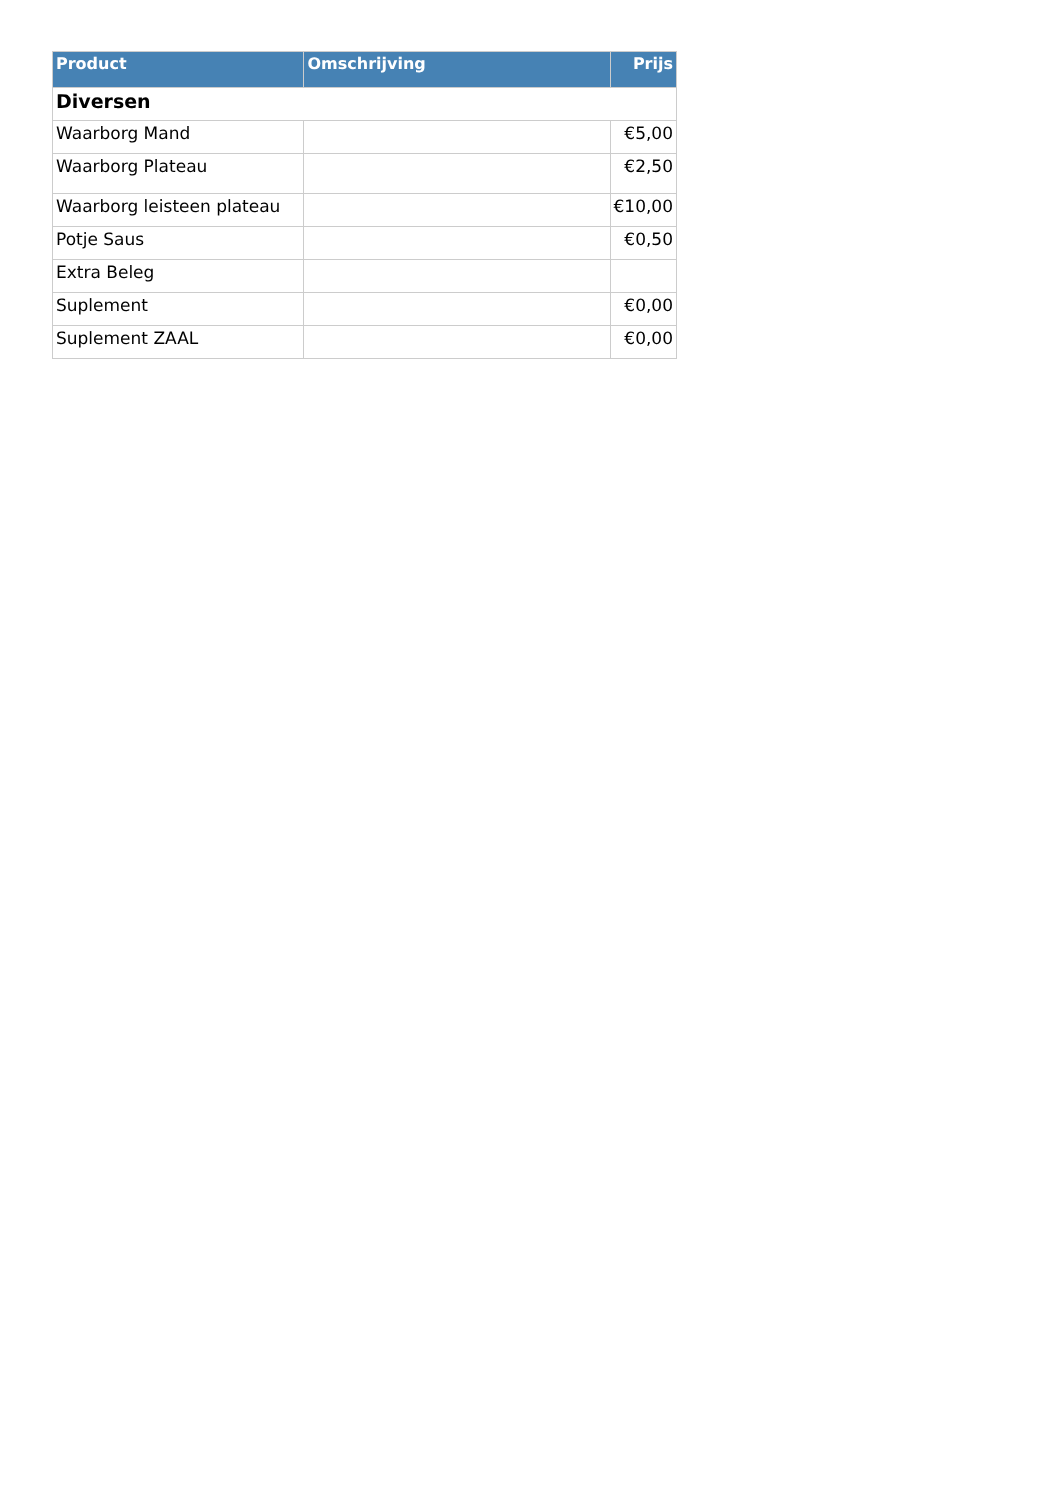| Product | Omschrijving | Prijs |
| --- | --- | --- |
| Diversen | | |
| Waarborg Mand | | €5,00 |
| Waarborg Plateau | | €2,50 |
| Waarborg leisteen plateau | | €10,00 |
| Potje Saus | | €0,50 |
| Extra Beleg | | |
| Suplement | | €0,00 |
| Suplement ZAAL | | €0,00 |